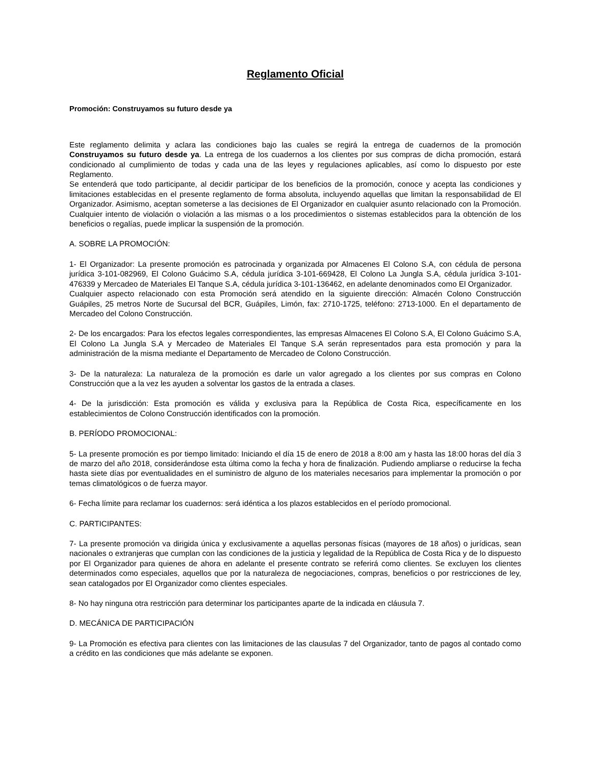Reglamento Oficial
Promoción: Construyamos su futuro desde ya
Este reglamento delimita y aclara las condiciones bajo las cuales se regirá la entrega de cuadernos de la promoción Construyamos su futuro desde ya. La entrega de los cuadernos a los clientes por sus compras de dicha promoción, estará condicionado al cumplimiento de todas y cada una de las leyes y regulaciones aplicables, así como lo dispuesto por este Reglamento.
Se entenderá que todo participante, al decidir participar de los beneficios de la promoción, conoce y acepta las condiciones y limitaciones establecidas en el presente reglamento de forma absoluta, incluyendo aquellas que limitan la responsabilidad de El Organizador. Asimismo, aceptan someterse a las decisiones de El Organizador en cualquier asunto relacionado con la Promoción. Cualquier intento de violación o violación a las mismas o a los procedimientos o sistemas establecidos para la obtención de los beneficios o regalías, puede implicar la suspensión de la promoción.
A. SOBRE LA PROMOCIÓN:
1- El Organizador: La presente promoción es patrocinada y organizada por Almacenes El Colono S.A, con cédula de persona jurídica 3-101-082969, El Colono Guácimo S.A, cédula jurídica 3-101-669428, El Colono La Jungla S.A, cédula jurídica 3-101-476339 y Mercadeo de Materiales El Tanque S.A, cédula jurídica 3-101-136462, en adelante denominados como El Organizador.
Cualquier aspecto relacionado con esta Promoción será atendido en la siguiente dirección: Almacén Colono Construcción Guápiles, 25 metros Norte de Sucursal del BCR, Guápiles, Limón, fax: 2710-1725, teléfono: 2713-1000. En el departamento de Mercadeo del Colono Construcción.
2- De los encargados: Para los efectos legales correspondientes, las empresas Almacenes El Colono S.A, El Colono Guácimo S.A, El Colono La Jungla S.A y Mercadeo de Materiales El Tanque S.A serán representados para esta promoción y para la administración de la misma mediante el Departamento de Mercadeo de Colono Construcción.
3- De la naturaleza: La naturaleza de la promoción es darle un valor agregado a los clientes por sus compras en Colono Construcción que a la vez les ayuden a solventar los gastos de la entrada a clases.
4- De la jurisdicción: Esta promoción es válida y exclusiva para la República de Costa Rica, específicamente en los establecimientos de Colono Construcción identificados con la promoción.
B. PERÍODO PROMOCIONAL:
5- La presente promoción es por tiempo limitado: Iniciando el día 15 de enero de 2018 a 8:00 am y hasta las 18:00 horas del día 3 de marzo del año 2018, considerándose esta última como la fecha y hora de finalización. Pudiendo ampliarse o reducirse la fecha hasta siete días por eventualidades en el suministro de alguno de los materiales necesarios para implementar la promoción o por temas climatológicos o de fuerza mayor.
6- Fecha límite para reclamar los cuadernos: será idéntica a los plazos establecidos en el período promocional.
C. PARTICIPANTES:
7- La presente promoción va dirigida única y exclusivamente a aquellas personas físicas (mayores de 18 años) o jurídicas, sean nacionales o extranjeras que cumplan con las condiciones de la justicia y legalidad de la República de Costa Rica y de lo dispuesto por El Organizador para quienes de ahora en adelante el presente contrato se referirá como clientes. Se excluyen los clientes determinados como especiales, aquellos que por la naturaleza de negociaciones, compras, beneficios o por restricciones de ley, sean catalogados por El Organizador como clientes especiales.
8- No hay ninguna otra restricción para determinar los participantes aparte de la indicada en cláusula 7.
D. MECÁNICA DE PARTICIPACIÓN
9- La Promoción es efectiva para clientes con las limitaciones de las clausulas 7 del Organizador, tanto de pagos al contado como a crédito en las condiciones que más adelante se exponen.